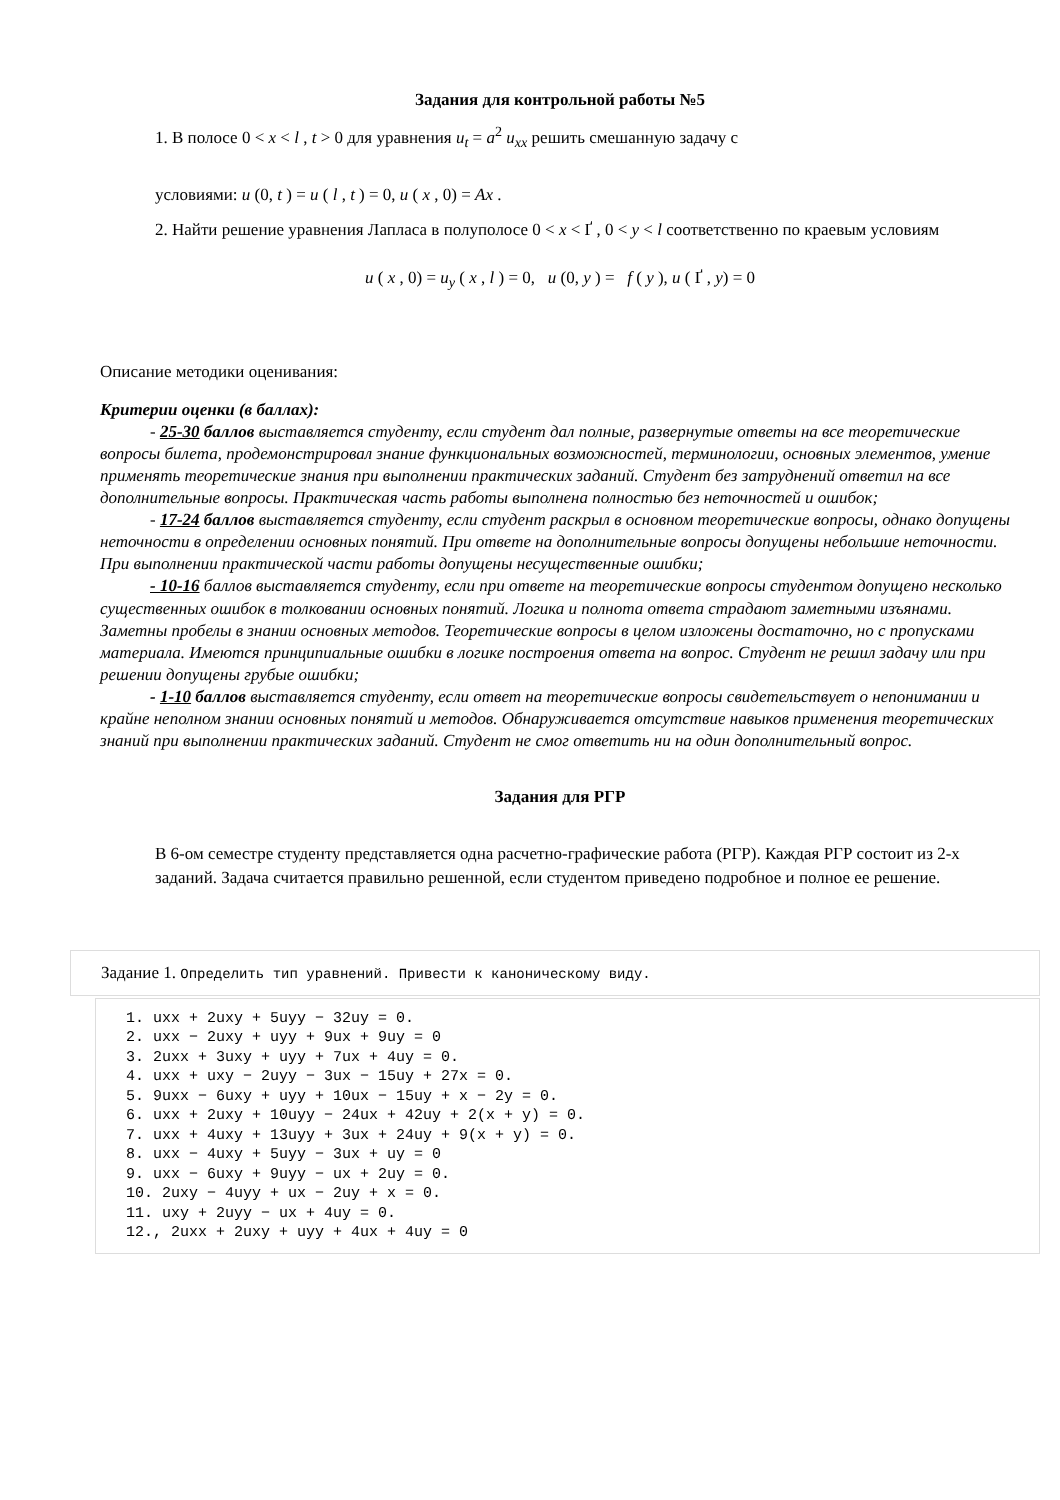Задания для контрольной работы №5
1. В полосе 0 < x < l , t > 0 для уравнения u<sub>t</sub> = a<sup>2</sup> u<sub>xx</sub> решить смешанную задачу с
условиями: u (0, t ) = u ( l , t ) = 0, u ( x , 0) = Ax .
2. Найти решение уравнения Лапласа в полуполосе 0 < x < Ґ , 0 < y < l соответственно по краевым условиям
u ( x , 0) = u<sub>y</sub> ( x , l ) = 0, u (0, y ) = f ( y ), u ( Ґ , y) = 0
Описание методики оценивания:
Критерии оценки (в баллах):
- 25-30 баллов выставляется студенту, если студент дал полные, развернутые ответы на все теоретические вопросы билета, продемонстрировал знание функциональных возможностей, терминологии, основных элементов, умение применять теоретические знания при выполнении практических заданий. Студент без затруднений ответил на все дополнительные вопросы. Практическая часть работы выполнена полностью без неточностей и ошибок;
- 17-24 баллов выставляется студенту, если студент раскрыл в основном теоретические вопросы, однако допущены неточности в определении основных понятий. При ответе на дополнительные вопросы допущены небольшие неточности. При выполнении практической части работы допущены несущественные ошибки;
- 10-16 баллов выставляется студенту, если при ответе на теоретические вопросы студентом допущено несколько существенных ошибок в толковании основных понятий. Логика и полнота ответа страдают заметными изъянами. Заметны пробелы в знании основных методов. Теоретические вопросы в целом изложены достаточно, но с пропусками материала. Имеются принципиальные ошибки в логике построения ответа на вопрос. Студент не решил задачу или при решении допущены грубые ошибки;
- 1-10 баллов выставляется студенту, если ответ на теоретические вопросы свидетельствует о непонимании и крайне неполном знании основных понятий и методов. Обнаруживается отсутствие навыков применения теоретических знаний при выполнении практических заданий. Студент не смог ответить ни на один дополнительный вопрос.
Задания для РГР
В 6-ом семестре студенту представляется одна расчетно-графические работа (РГР). Каждая РГР состоит из 2-х заданий. Задача считается правильно решенной, если студентом приведено подробное и полное ее решение.
Задание 1. Определить тип уравнений. Привести к каноническому виду.
1. uxx + 2uxy + 5uyy − 32uy = 0.
2. uxx − 2uxy + uyy + 9ux + 9uy = 0
3. 2uxx + 3uxy + uyy + 7ux + 4uy = 0.
4. uxx + uxy − 2uyy − 3ux − 15uy + 27x = 0.
5. 9uxx − 6uxy + uyy + 10ux − 15uy + x − 2y = 0.
6. uxx + 2uxy + 10uyy − 24ux + 42uy + 2(x + y) = 0.
7. uxx + 4uxy + 13uyy + 3ux + 24uy + 9(x + y) = 0.
8. uxx − 4uxy + 5uyy − 3ux + uy = 0
9. uxx − 6uxy + 9uyy − ux + 2uy = 0.
10. 2uxy − 4uyy + ux − 2uy + x = 0.
11. uxy + 2uyy − ux + 4uy = 0.
12., 2uxx + 2uxy + uyy + 4ux + 4uy = 0